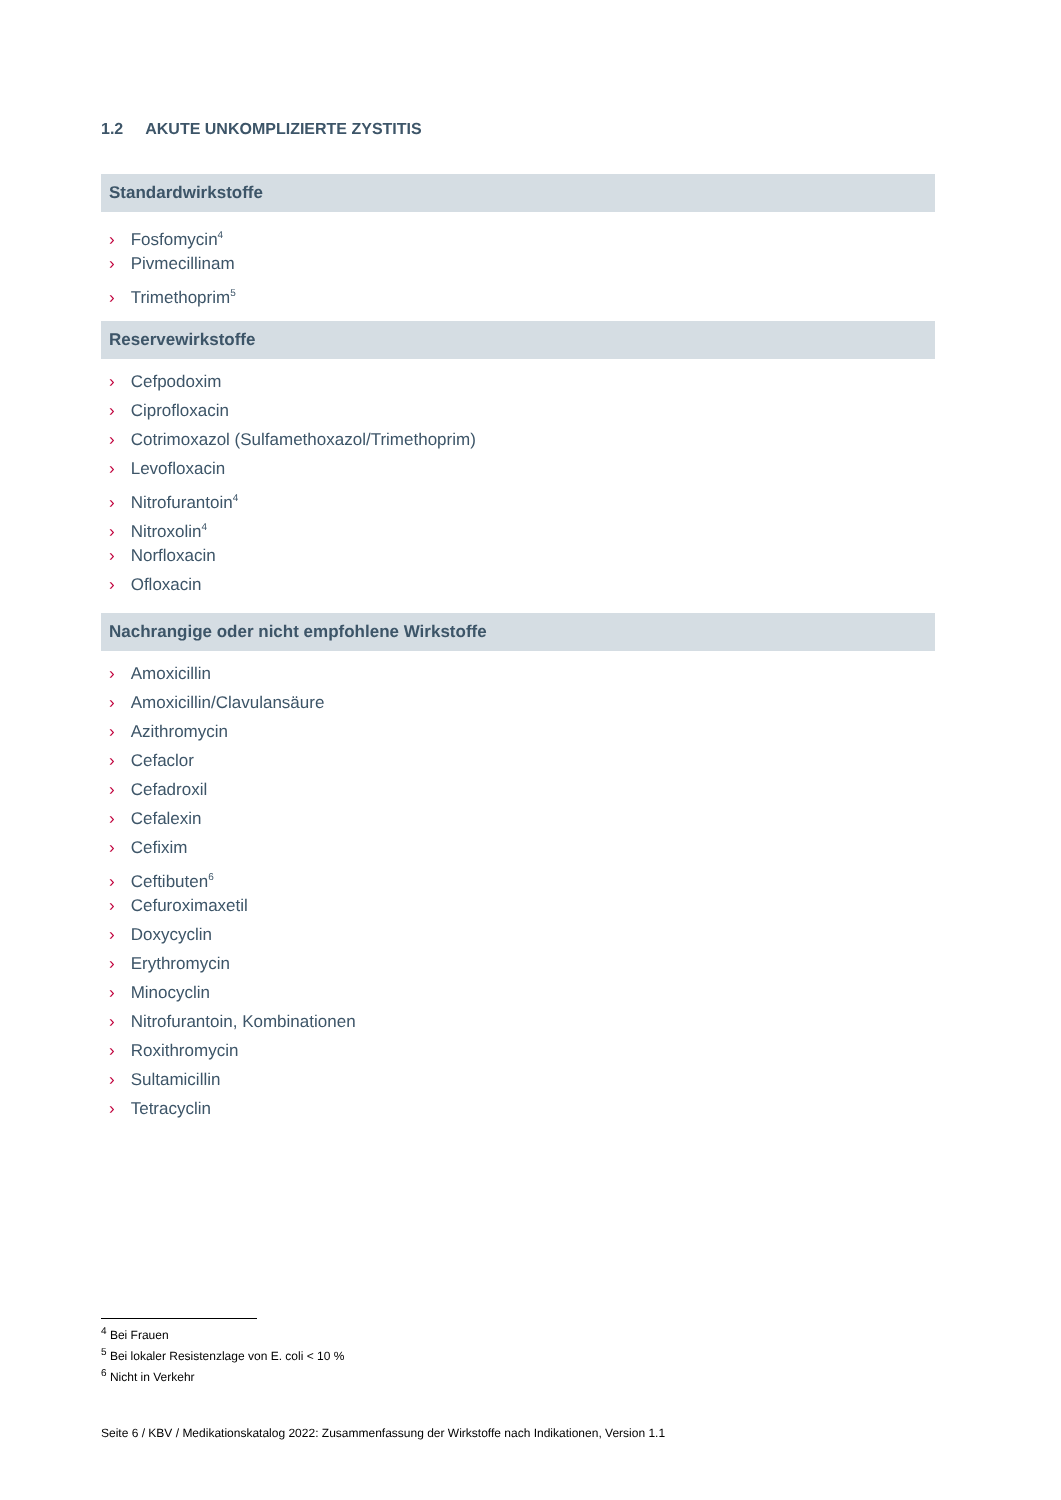1.2 AKUTE UNKOMPLIZIERTE ZYSTITIS
Standardwirkstoffe
› Fosfomycin<sup>4</sup>
› Pivmecillinam
› Trimethoprim<sup>5</sup>
Reservewirkstoffe
› Cefpodoxim
› Ciprofloxacin
› Cotrimoxazol (Sulfamethoxazol/Trimethoprim)
› Levofloxacin
› Nitrofurantoin<sup>4</sup>
› Nitroxolin<sup>4</sup>
› Norfloxacin
› Ofloxacin
Nachrangige oder nicht empfohlene Wirkstoffe
› Amoxicillin
› Amoxicillin/Clavulansäure
› Azithromycin
› Cefaclor
› Cefadroxil
› Cefalexin
› Cefixim
› Ceftibuten<sup>6</sup>
› Cefuroximaxetil
› Doxycyclin
› Erythromycin
› Minocyclin
› Nitrofurantoin, Kombinationen
› Roxithromycin
› Sultamicillin
› Tetracyclin
<sup>4</sup> Bei Frauen
<sup>5</sup> Bei lokaler Resistenzlage von E. coli < 10 %
<sup>6</sup> Nicht in Verkehr
Seite 6 / KBV / Medikationskatalog 2022: Zusammenfassung der Wirkstoffe nach Indikationen, Version 1.1